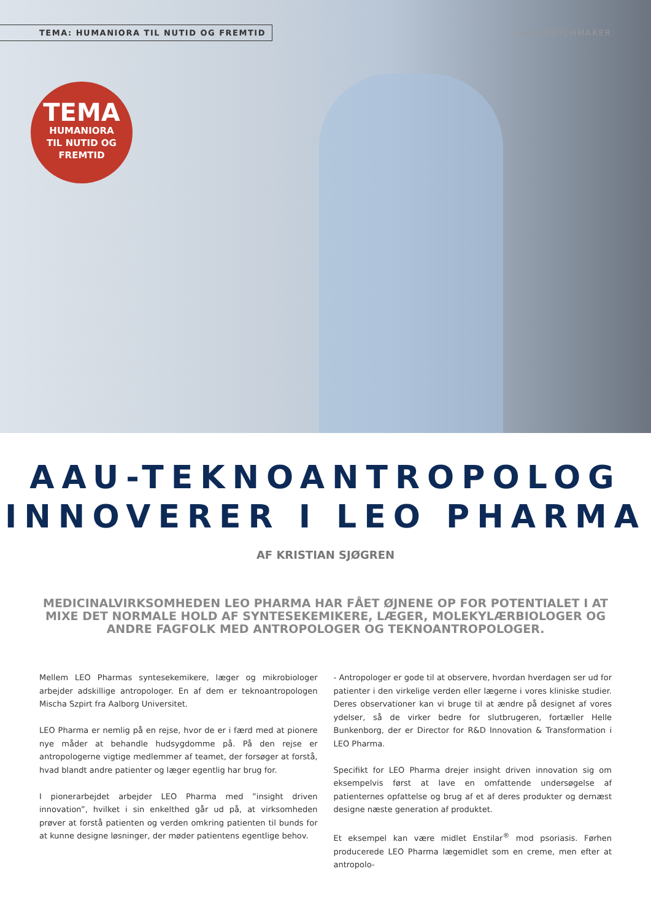TEMA: HUMANIORA TIL NUTID OG FREMTID
AAU MATCHMAKER
TEMA
HUMANIORA
TIL NUTID OG
FREMTID
AAU-TEKNOANTROPOLOG
INNOVERER I LEO PHARMA
AF KRISTIAN SJØGREN
MEDICINALVIRKSOMHEDEN LEO PHARMA HAR FÅET ØJNENE OP FOR POTENTIALET I AT MIXE DET NORMALE HOLD AF SYNTESEKEMIKERE, LÆGER, MOLEKYLÆRBIOLOGER OG ANDRE FAGFOLK MED ANTROPOLOGER OG TEKNOANTROPOLOGER.
Mellem LEO Pharmas syntesekemikere, læger og mikrobiologer arbejder adskillige antropologer. En af dem er teknoantropologen Mischa Szpirt fra Aalborg Universitet.
LEO Pharma er nemlig på en rejse, hvor de er i færd med at pionere nye måder at behandle hudsygdomme på. På den rejse er antropologerne vigtige medlemmer af teamet, der forsøger at forstå, hvad blandt andre patienter og læger egentlig har brug for.
I pionerarbejdet arbejder LEO Pharma med ”insight driven innovation”, hvilket i sin enkelthed går ud på, at virksomheden prøver at forstå patienten og verden omkring patienten til bunds for at kunne designe løsninger, der møder patientens egentlige behov.
- Antropologer er gode til at observere, hvordan hverdagen ser ud for patienter i den virkelige verden eller lægerne i vores kliniske studier. Deres observationer kan vi bruge til at ændre på designet af vores ydelser, så de virker bedre for slutbrugeren, fortæller Helle Bunkenborg, der er Director for R&D Innovation & Transformation i LEO Pharma.
Specifikt for LEO Pharma drejer insight driven innovation sig om eksempelvis først at lave en omfattende undersøgelse af patienternes opfattelse og brug af et af deres produkter og dernæst designe næste generation af produktet.
Et eksempel kan være midlet Enstilar<sup>®</sup> mod psoriasis. Førhen producerede LEO Pharma lægemidlet som en creme, men efter at antropolo-